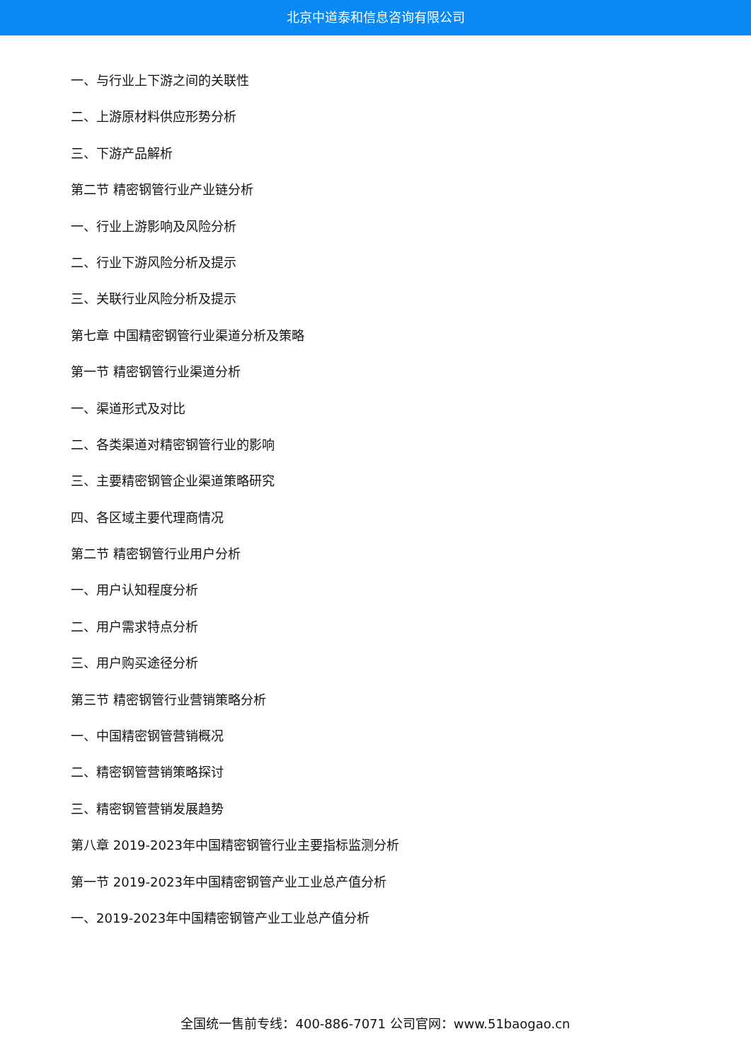北京中道泰和信息咨询有限公司
一、与行业上下游之间的关联性
二、上游原材料供应形势分析
三、下游产品解析
第二节 精密钢管行业产业链分析
一、行业上游影响及风险分析
二、行业下游风险分析及提示
三、关联行业风险分析及提示
第七章 中国精密钢管行业渠道分析及策略
第一节 精密钢管行业渠道分析
一、渠道形式及对比
二、各类渠道对精密钢管行业的影响
三、主要精密钢管企业渠道策略研究
四、各区域主要代理商情况
第二节 精密钢管行业用户分析
一、用户认知程度分析
二、用户需求特点分析
三、用户购买途径分析
第三节 精密钢管行业营销策略分析
一、中国精密钢管营销概况
二、精密钢管营销策略探讨
三、精密钢管营销发展趋势
第八章 2019-2023年中国精密钢管行业主要指标监测分析
第一节 2019-2023年中国精密钢管产业工业总产值分析
一、2019-2023年中国精密钢管产业工业总产值分析
全国统一售前专线：400-886-7071 公司官网：www.51baogao.cn